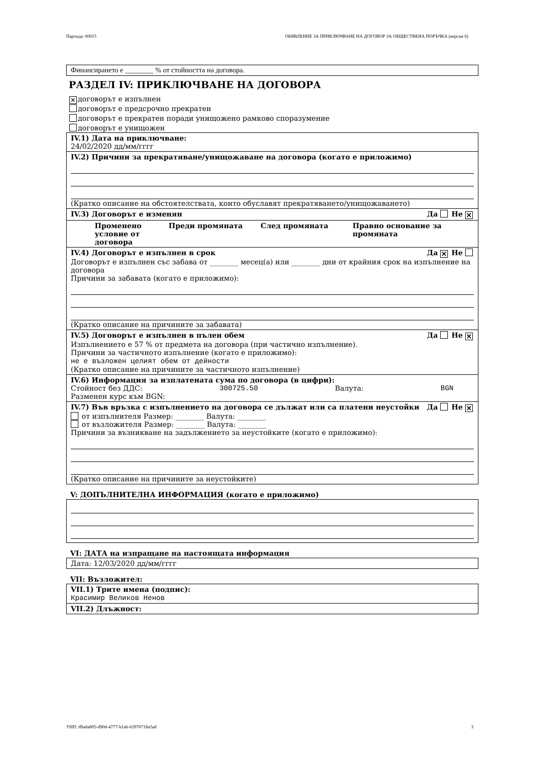Партида: 00015 ОБЯВЛЕНИЕ ЗА ПРИКЛЮЧВАНЕ НА ДОГОВОР ЗА ОБЩЕСТВЕНА ПОРЪЧКА (версия 6)
Финансирането е ________ % от стойността на договора.
РАЗДЕЛ IV: ПРИКЛЮЧВАНЕ НА ДОГОВОРА
✕ договорът е изпълнен
договорът е предсрочно прекратен
договорът е прекратен поради унищожено рамково споразумение
договорът е унищожен
IV.1) Дата на приключване:
24/02/2020 дд/мм/гггг
IV.2) Причини за прекратяване/унищожаване на договора (когато е приложимо)
(Кратко описание на обстоятелствата, които обуславят прекратяването/унищожаването)
IV.3) Договорът е изменян Да Не ✕
Променено условие от договора Преди промяната След промяната Правно основание за промяната
IV.4) Договорът е изпълнен в срок Да ✕ Не
Договорът е изпълнен със забава от ________ месец(а) или ________ дни от крайния срок на изпълнение на договора
Причини за забавата (когато е приложимо):
(Кратко описание на причините за забавата)
IV.5) Договорът е изпълнен в пълен обем Да Не ✕
Изпълнението е 57 % от предмета на договора (при частично изпълнение).
Причини за частичното изпълнение (когато е приложимо):
не е възложен целият обем от дейности
(Кратко описание на причините за частичното изпълнение)
IV.6) Информация за изплатената сума по договора (в цифри):
Стойност без ДДС: 300725.50 Валута: BGN
Разменен курс към BGN:
IV.7) Във връзка с изпълнението на договора се дължат или са платени неустойки Да Не ✕
от изпълнителя Размер: ________ Валута: ________
от възложителя Размер: ________ Валута: ________
Причини за възникване на задължението за неустойките (когато е приложимо):
(Кратко описание на причините за неустойките)
V: ДОПЪЛНИТЕЛНА ИНФОРМАЦИЯ (когато е приложимо)
VI: ДАТА на изпращане на настоящата информация
Дата: 12/03/2020 дд/мм/гггг
VII: Възложител:
VII.1) Трите имена (подпис):
Красимир Великов Ненов
VII.2) Длъжност:
УНП: d9ada805-d90d-4777-b1ab-63970718a5ad 3